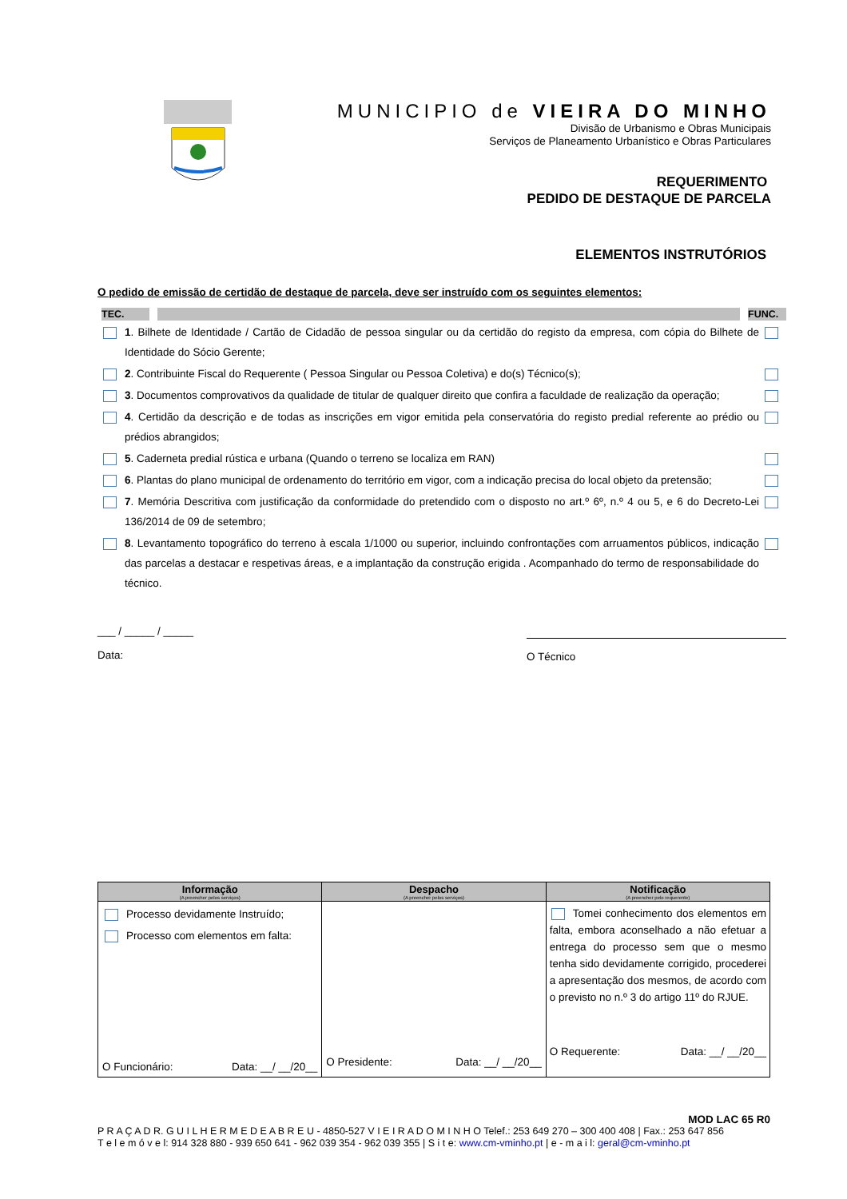MUNICIPIO de VIEIRA DO MINHO
Divisão de Urbanismo e Obras Municipais
Serviços de Planeamento Urbanístico e Obras Particulares
REQUERIMENTO
PEDIDO DE DESTAQUE DE PARCELA
ELEMENTOS INSTRUTÓRIOS
O pedido de emissão de certidão de destaque de parcela, deve ser instruído com os seguintes elementos:
TEC. FUNC.
1. Bilhete de Identidade / Cartão de Cidadão de pessoa singular ou da certidão do registo da empresa, com cópia do Bilhete de Identidade do Sócio Gerente;
2. Contribuinte Fiscal do Requerente ( Pessoa Singular ou Pessoa Coletiva) e do(s) Técnico(s);
3. Documentos comprovativos da qualidade de titular de qualquer direito que confira a faculdade de realização da operação;
4. Certidão da descrição e de todas as inscrições em vigor emitida pela conservatória do registo predial referente ao prédio ou prédios abrangidos;
5. Caderneta predial rústica e urbana (Quando o terreno se localiza em RAN)
6. Plantas do plano municipal de ordenamento do território em vigor, com a indicação precisa do local objeto da pretensão;
7. Memória Descritiva com justificação da conformidade do pretendido com o disposto no art.º 6º, n.º 4 ou 5, e 6 do Decreto-Lei 136/2014 de 09 de setembro;
8. Levantamento topográfico do terreno à escala 1/1000 ou superior, incluindo confrontações com arruamentos públicos, indicação das parcelas a destacar e respetivas áreas, e a implantação da construção erigida . Acompanhado do termo de responsabilidade do técnico.
___ / _____ / _____
Data:
O Técnico
| Informação (A preencher pelos serviços) | Despacho (A preencher pelos serviços) | Notificação (A preencher pelo requerente) |
| --- | --- | --- |
| Processo devidamente Instruído; Processo com elementos em falta: O Funcionário: Data: __/ __/20__ | O Presidente: Data: __/ __/20__ | Tomei conhecimento dos elementos em falta, embora aconselhado a não efetuar a entrega do processo sem que o mesmo tenha sido devidamente corrigido, procederei a apresentação dos mesmos, de acordo com o previsto no n.º 3 do artigo 11º do RJUE. O Requerente: Data: __/ __/20__ |
MOD LAC 65 R0
P R A Ç A D R. G U I L H E R M E D E A B R E U - 4850-527 V I E I R A D O M I N H O Telef.: 253 649 270 – 300 400 408 | Fax.: 253 647 856
T e l e m ó v e l: 914 328 880 - 939 650 641 - 962 039 354 - 962 039 355 | S i t e: www.cm-vminho.pt | e - m a i l: geral@cm-vminho.pt